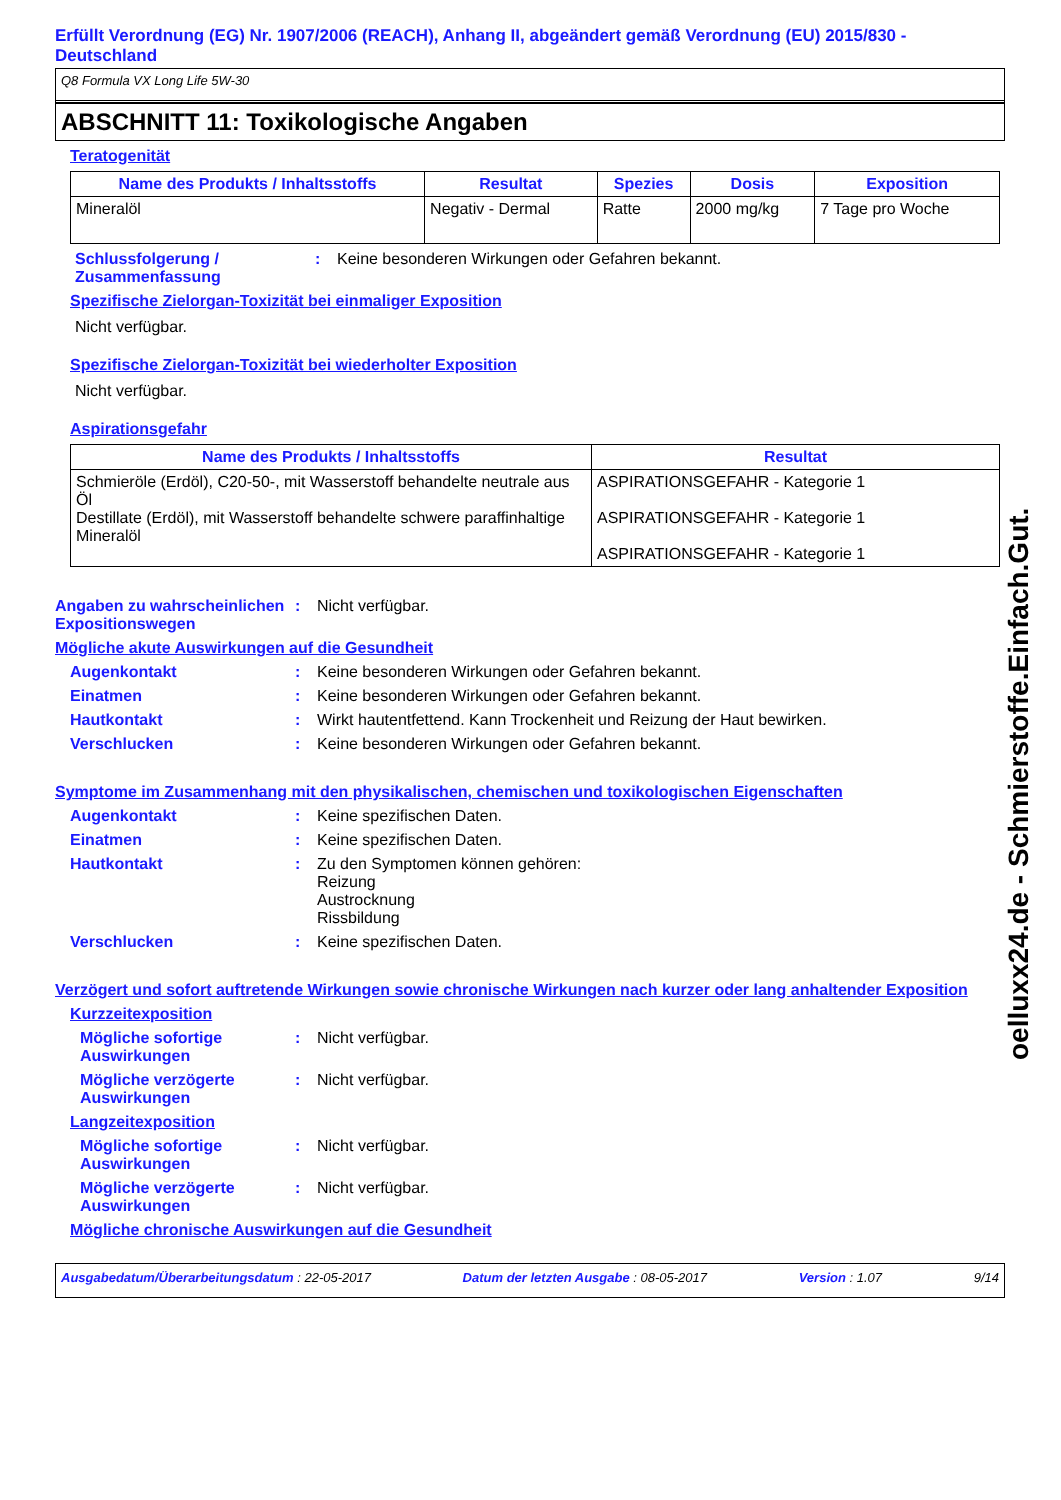Erfüllt Verordnung (EG) Nr. 1907/2006 (REACH), Anhang II, abgeändert gemäß Verordnung (EU) 2015/830 - Deutschland
Q8 Formula VX Long Life 5W-30
ABSCHNITT 11: Toxikologische Angaben
Teratogenität
| Name des Produkts / Inhaltsstoffs | Resultat | Spezies | Dosis | Exposition |
| --- | --- | --- | --- | --- |
| Mineralöl | Negativ - Dermal | Ratte | 2000 mg/kg | 7 Tage pro Woche |
Schlussfolgerung / Zusammenfassung
: Keine besonderen Wirkungen oder Gefahren bekannt.
Spezifische Zielorgan-Toxizität bei einmaliger Exposition
Nicht verfügbar.
Spezifische Zielorgan-Toxizität bei wiederholter Exposition
Nicht verfügbar.
Aspirationsgefahr
| Name des Produkts / Inhaltsstoffs | Resultat |
| --- | --- |
| Schmieröle (Erdöl), C20-50-, mit Wasserstoff behandelte neutrale aus Öl Destillate (Erdöl), mit Wasserstoff behandelte schwere paraffinhaltige Mineralöl | ASPIRATIONSGEFAHR - Kategorie 1 ASPIRATIONSGEFAHR - Kategorie 1 ASPIRATIONSGEFAHR - Kategorie 1 |
Angaben zu wahrscheinlichen Expositionswegen
: Nicht verfügbar.
Mögliche akute Auswirkungen auf die Gesundheit
Augenkontakt : Keine besonderen Wirkungen oder Gefahren bekannt.
Einatmen : Keine besonderen Wirkungen oder Gefahren bekannt.
Hautkontakt : Wirkt hautentfettend. Kann Trockenheit und Reizung der Haut bewirken.
Verschlucken : Keine besonderen Wirkungen oder Gefahren bekannt.
Symptome im Zusammenhang mit den physikalischen, chemischen und toxikologischen Eigenschaften
Augenkontakt : Keine spezifischen Daten.
Einatmen : Keine spezifischen Daten.
Hautkontakt : Zu den Symptomen können gehören:
Reizung
Austrocknung
Rissbildung
Verschlucken : Keine spezifischen Daten.
Verzögert und sofort auftretende Wirkungen sowie chronische Wirkungen nach kurzer oder lang anhaltender Exposition
Kurzzeitexposition
Mögliche sofortige Auswirkungen
: Nicht verfügbar.
Mögliche verzögerte Auswirkungen
: Nicht verfügbar.
Langzeitexposition
Mögliche sofortige Auswirkungen
: Nicht verfügbar.
Mögliche verzögerte Auswirkungen
: Nicht verfügbar.
Mögliche chronische Auswirkungen auf die Gesundheit
Ausgabedatum/Überarbeitungsdatum : 22-05-2017 Datum der letzten Ausgabe : 08-05-2017 Version : 1.07 9/14
oelluxx24.de - Schmierstoffe.Einfach.Gut.